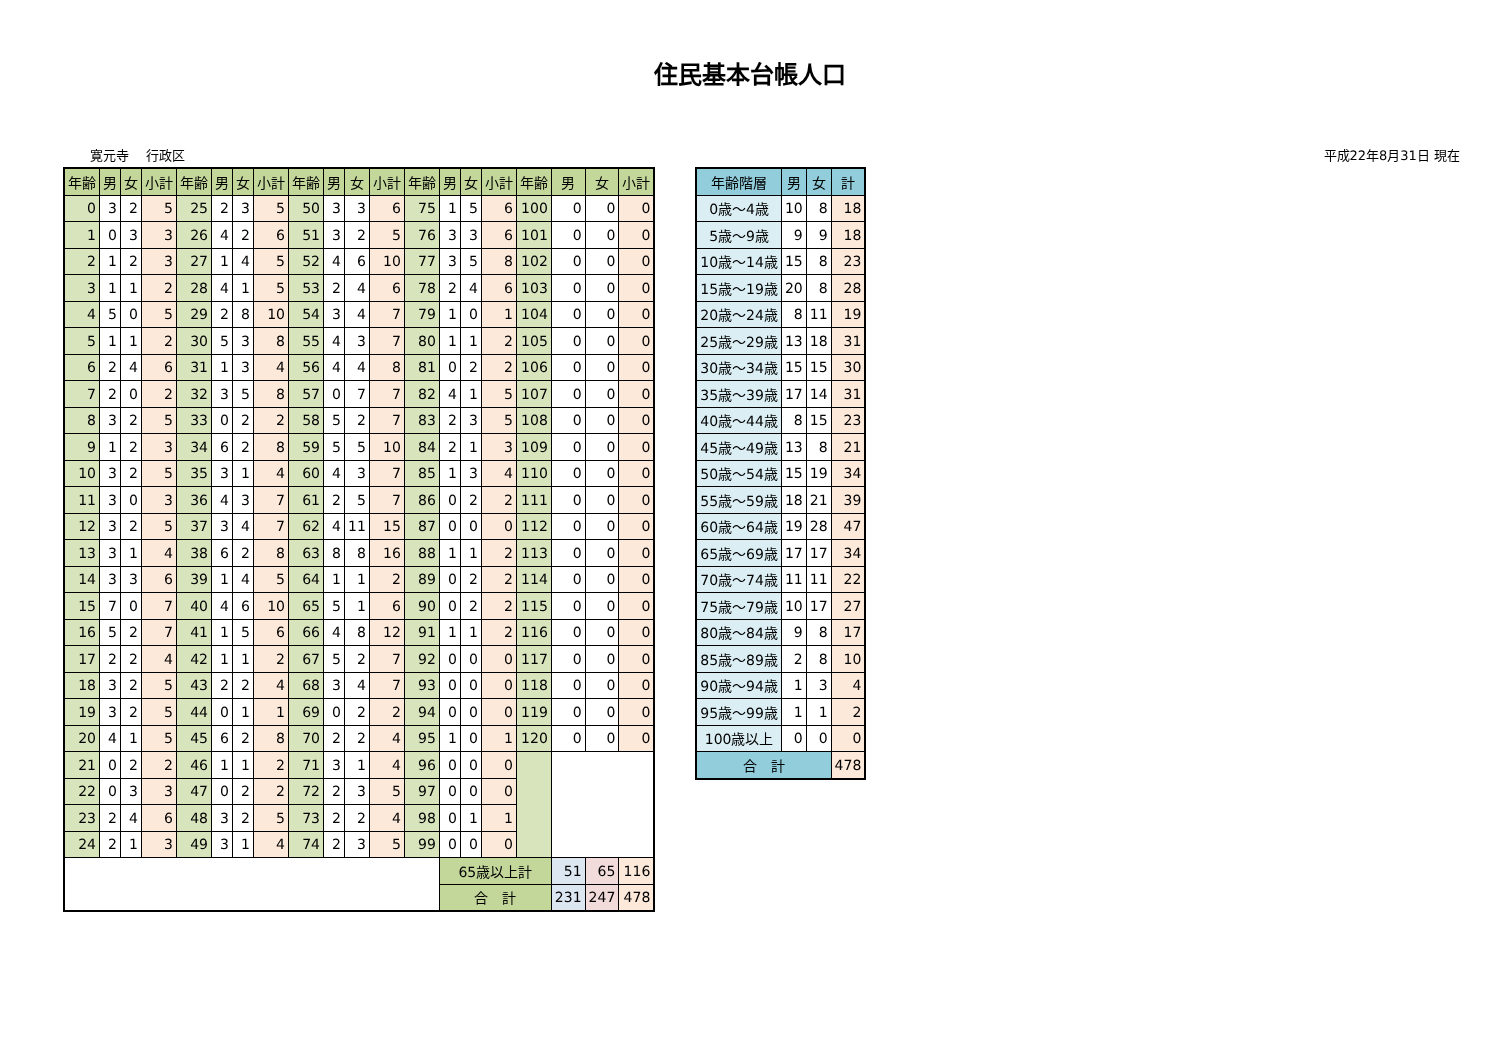住民基本台帳人口
寛元寺　 行政区 平成22年8月31日 現在
| 年齢 | 男 | 女 | 小計 | 年齢 | 男 | 女 | 小計 | 年齢 | 男 | 女 | 小計 | 年齢 | 男 | 女 | 小計 | 年齢 | 男 | 女 | 小計 |
| --- | --- | --- | --- | --- | --- | --- | --- | --- | --- | --- | --- | --- | --- | --- | --- | --- | --- | --- | --- |
| 0 | 3 | 2 | 5 | 25 | 2 | 3 | 5 | 50 | 3 | 3 | 6 | 75 | 1 | 5 | 6 | 100 | 0 | 0 | 0 |
| 1 | 0 | 3 | 3 | 26 | 4 | 2 | 6 | 51 | 3 | 2 | 5 | 76 | 3 | 3 | 6 | 101 | 0 | 0 | 0 |
| 2 | 1 | 2 | 3 | 27 | 1 | 4 | 5 | 52 | 4 | 6 | 10 | 77 | 3 | 5 | 8 | 102 | 0 | 0 | 0 |
| 3 | 1 | 1 | 2 | 28 | 4 | 1 | 5 | 53 | 2 | 4 | 6 | 78 | 2 | 4 | 6 | 103 | 0 | 0 | 0 |
| 4 | 5 | 0 | 5 | 29 | 2 | 8 | 10 | 54 | 3 | 4 | 7 | 79 | 1 | 0 | 1 | 104 | 0 | 0 | 0 |
| 5 | 1 | 1 | 2 | 30 | 5 | 3 | 8 | 55 | 4 | 3 | 7 | 80 | 1 | 1 | 2 | 105 | 0 | 0 | 0 |
| 6 | 2 | 4 | 6 | 31 | 1 | 3 | 4 | 56 | 4 | 4 | 8 | 81 | 0 | 2 | 2 | 106 | 0 | 0 | 0 |
| 7 | 2 | 0 | 2 | 32 | 3 | 5 | 8 | 57 | 0 | 7 | 7 | 82 | 4 | 1 | 5 | 107 | 0 | 0 | 0 |
| 8 | 3 | 2 | 5 | 33 | 0 | 2 | 2 | 58 | 5 | 2 | 7 | 83 | 2 | 3 | 5 | 108 | 0 | 0 | 0 |
| 9 | 1 | 2 | 3 | 34 | 6 | 2 | 8 | 59 | 5 | 5 | 10 | 84 | 2 | 1 | 3 | 109 | 0 | 0 | 0 |
| 10 | 3 | 2 | 5 | 35 | 3 | 1 | 4 | 60 | 4 | 3 | 7 | 85 | 1 | 3 | 4 | 110 | 0 | 0 | 0 |
| 11 | 3 | 0 | 3 | 36 | 4 | 3 | 7 | 61 | 2 | 5 | 7 | 86 | 0 | 2 | 2 | 111 | 0 | 0 | 0 |
| 12 | 3 | 2 | 5 | 37 | 3 | 4 | 7 | 62 | 4 | 11 | 15 | 87 | 0 | 0 | 0 | 112 | 0 | 0 | 0 |
| 13 | 3 | 1 | 4 | 38 | 6 | 2 | 8 | 63 | 8 | 8 | 16 | 88 | 1 | 1 | 2 | 113 | 0 | 0 | 0 |
| 14 | 3 | 3 | 6 | 39 | 1 | 4 | 5 | 64 | 1 | 1 | 2 | 89 | 0 | 2 | 2 | 114 | 0 | 0 | 0 |
| 15 | 7 | 0 | 7 | 40 | 4 | 6 | 10 | 65 | 5 | 1 | 6 | 90 | 0 | 2 | 2 | 115 | 0 | 0 | 0 |
| 16 | 5 | 2 | 7 | 41 | 1 | 5 | 6 | 66 | 4 | 8 | 12 | 91 | 1 | 1 | 2 | 116 | 0 | 0 | 0 |
| 17 | 2 | 2 | 4 | 42 | 1 | 1 | 2 | 67 | 5 | 2 | 7 | 92 | 0 | 0 | 0 | 117 | 0 | 0 | 0 |
| 18 | 3 | 2 | 5 | 43 | 2 | 2 | 4 | 68 | 3 | 4 | 7 | 93 | 0 | 0 | 0 | 118 | 0 | 0 | 0 |
| 19 | 3 | 2 | 5 | 44 | 0 | 1 | 1 | 69 | 0 | 2 | 2 | 94 | 0 | 0 | 0 | 119 | 0 | 0 | 0 |
| 20 | 4 | 1 | 5 | 45 | 6 | 2 | 8 | 70 | 2 | 2 | 4 | 95 | 1 | 0 | 1 | 120 | 0 | 0 | 0 |
| 21 | 0 | 2 | 2 | 46 | 1 | 1 | 2 | 71 | 3 | 1 | 4 | 96 | 0 | 0 | 0 | | | | |
| 22 | 0 | 3 | 3 | 47 | 0 | 2 | 2 | 72 | 2 | 3 | 5 | 97 | 0 | 0 | 0 | | | | |
| 23 | 2 | 4 | 6 | 48 | 3 | 2 | 5 | 73 | 2 | 2 | 4 | 98 | 0 | 1 | 1 | | | | |
| 24 | 2 | 1 | 3 | 49 | 3 | 1 | 4 | 74 | 2 | 3 | 5 | 99 | 0 | 0 | 0 | | | | |
| | | | | | | | | | | | | | 65歳以上計 | | | | 51 | 65 | 116 |
| | | | | | | | | | | | | | 合 計 | | | | 231 | 247 | 478 |
| 年齢階層 | 男 | 女 | 計 |
| --- | --- | --- | --- |
| 0歳～4歳 | 10 | 8 | 18 |
| 5歳～9歳 | 9 | 9 | 18 |
| 10歳～14歳 | 15 | 8 | 23 |
| 15歳～19歳 | 20 | 8 | 28 |
| 20歳～24歳 | 8 | 11 | 19 |
| 25歳～29歳 | 13 | 18 | 31 |
| 30歳～34歳 | 15 | 15 | 30 |
| 35歳～39歳 | 17 | 14 | 31 |
| 40歳～44歳 | 8 | 15 | 23 |
| 45歳～49歳 | 13 | 8 | 21 |
| 50歳～54歳 | 15 | 19 | 34 |
| 55歳～59歳 | 18 | 21 | 39 |
| 60歳～64歳 | 19 | 28 | 47 |
| 65歳～69歳 | 17 | 17 | 34 |
| 70歳～74歳 | 11 | 11 | 22 |
| 75歳～79歳 | 10 | 17 | 27 |
| 80歳～84歳 | 9 | 8 | 17 |
| 85歳～89歳 | 2 | 8 | 10 |
| 90歳～94歳 | 1 | 3 | 4 |
| 95歳～99歳 | 1 | 1 | 2 |
| 100歳以上 | 0 | 0 | 0 |
| 合 計 | | | 478 |